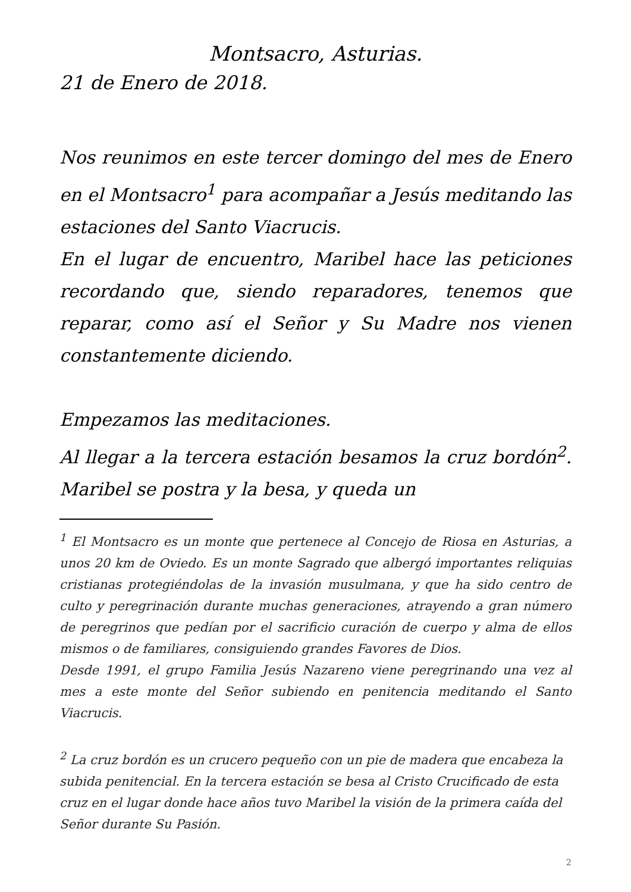Montsacro, Asturias.
21 de Enero de 2018.
Nos reunimos en este tercer domingo del mes de Enero en el Montsacro<sup>1</sup> para acompañar a Jesús meditando las estaciones del Santo Viacrucis.
En el lugar de encuentro, Maribel hace las peticiones recordando que, siendo reparadores, tenemos que reparar, como así el Señor y Su Madre nos vienen constantemente diciendo.
Empezamos las meditaciones.
Al llegar a la tercera estación besamos la cruz bordón<sup>2</sup>. Maribel se postra y la besa, y queda un
<sup>1</sup> El Montsacro es un monte que pertenece al Concejo de Riosa en Asturias, a unos 20 km de Oviedo. Es un monte Sagrado que albergó importantes reliquias cristianas protegiéndolas de la invasión musulmana, y que ha sido centro de culto y peregrinación durante muchas generaciones, atrayendo a gran número de peregrinos que pedían por el sacrificio curación de cuerpo y alma de ellos mismos o de familiares, consiguiendo grandes Favores de Dios.
Desde 1991, el grupo Familia Jesús Nazareno viene peregrinando una vez al mes a este monte del Señor subiendo en penitencia meditando el Santo Viacrucis.
<sup>2</sup> La cruz bordón es un crucero pequeño con un pie de madera que encabeza la subida penitencial. En la tercera estación se besa al Cristo Crucificado de esta cruz en el lugar donde hace años tuvo Maribel la visión de la primera caída del Señor durante Su Pasión.
2